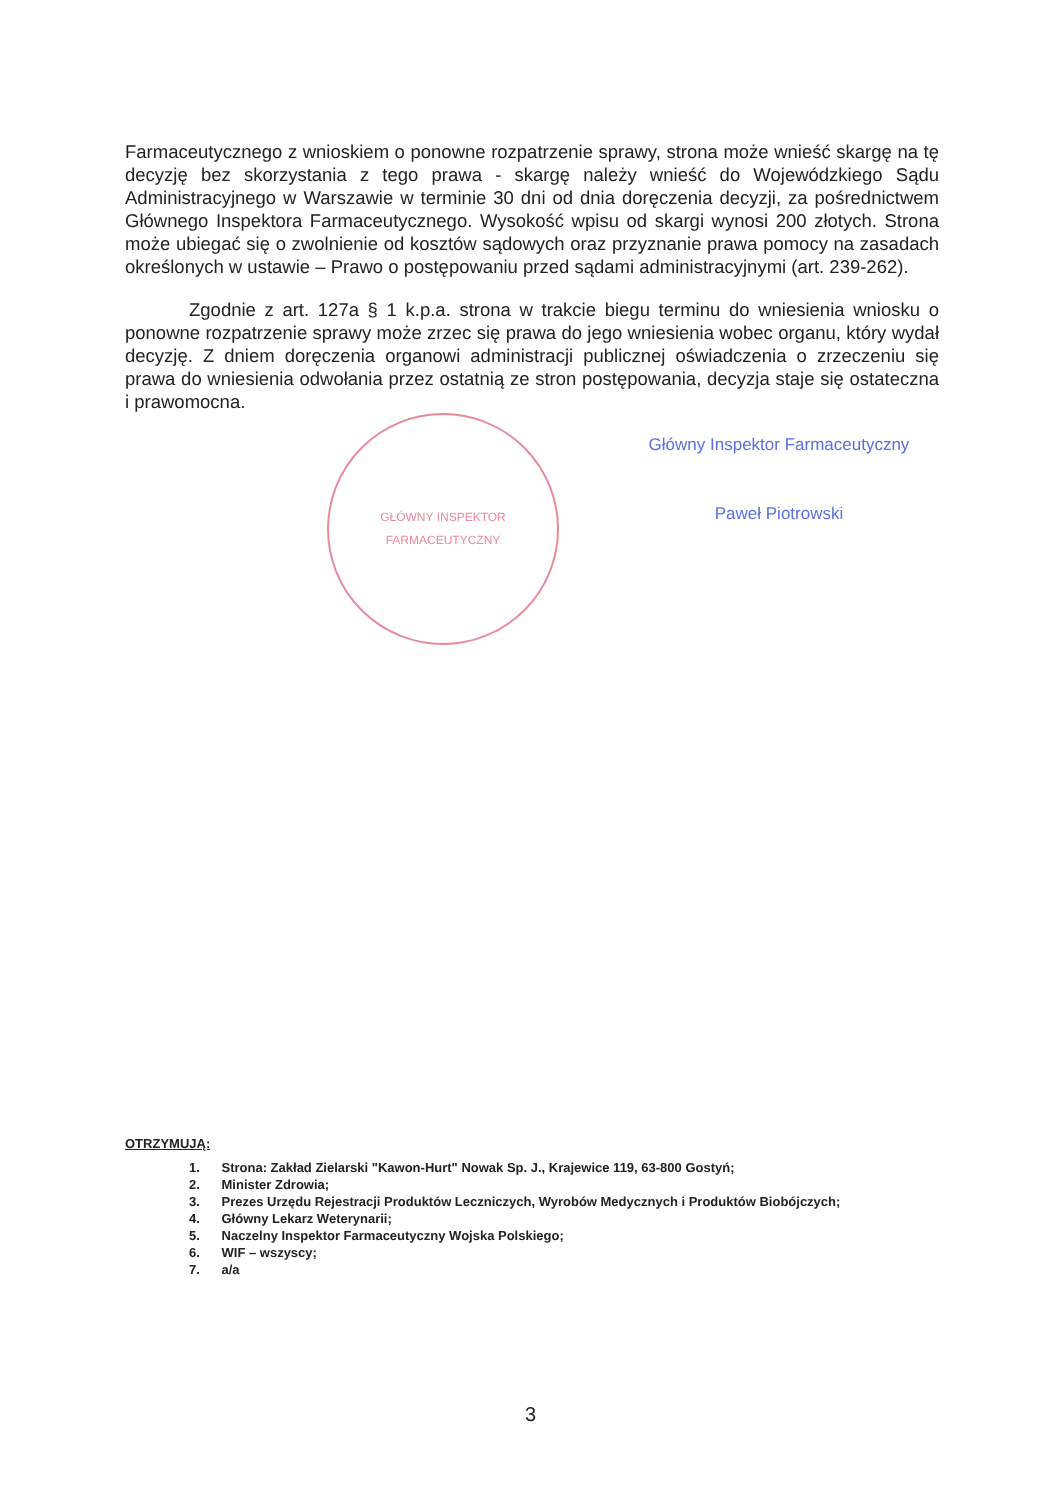Farmaceutycznego z wnioskiem o ponowne rozpatrzenie sprawy, strona może wnieść skargę na tę decyzję bez skorzystania z tego prawa - skargę należy wnieść do Wojewódzkiego Sądu Administracyjnego w Warszawie w terminie 30 dni od dnia doręczenia decyzji, za pośrednictwem Głównego Inspektora Farmaceutycznego. Wysokość wpisu od skargi wynosi 200 złotych. Strona może ubiegać się o zwolnienie od kosztów sądowych oraz przyznanie prawa pomocy na zasadach określonych w ustawie – Prawo o postępowaniu przed sądami administracyjnymi (art. 239-262).
Zgodnie z art. 127a § 1 k.p.a. strona w trakcie biegu terminu do wniesienia wniosku o ponowne rozpatrzenie sprawy może zrzec się prawa do jego wniesienia wobec organu, który wydał decyzję. Z dniem doręczenia organowi administracji publicznej oświadczenia o zrzeczeniu się prawa do wniesienia odwołania przez ostatnią ze stron postępowania, decyzja staje się ostateczna i prawomocna.
GŁÓWNY INSPEKTOR FARMACEUTYCZNY
Główny Inspektor Farmaceutyczny
Paweł Piotrowski
OTRZYMUJĄ:
1. Strona: Zakład Zielarski "Kawon-Hurt" Nowak Sp. J., Krajewice 119, 63-800 Gostyń;
2. Minister Zdrowia;
3. Prezes Urzędu Rejestracji Produktów Leczniczych, Wyrobów Medycznych i Produktów Biobójczych;
4. Główny Lekarz Weterynarii;
5. Naczelny Inspektor Farmaceutyczny Wojska Polskiego;
6. WIF – wszyscy;
7. a/a
3